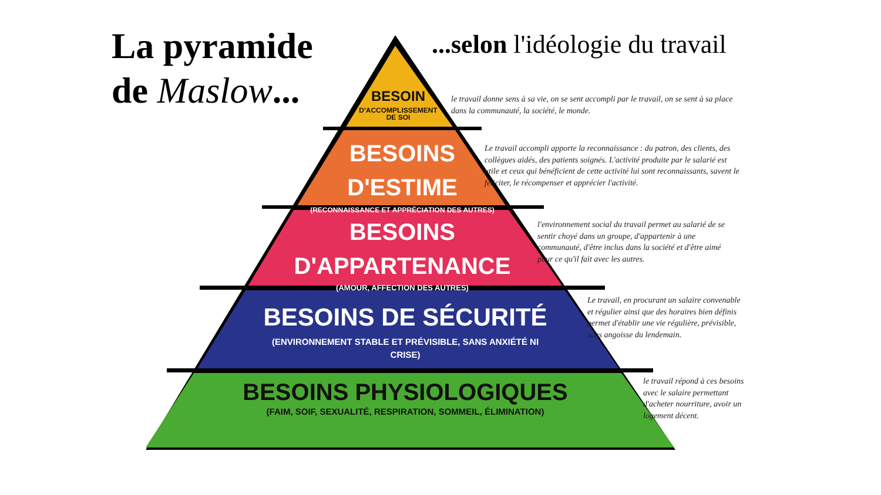La pyramide
de Maslow...
...selon l'idéologie du travail
BESOIN
D'ACCOMPLISSEMENT
DE SOI
BESOINS
D'ESTIME
(RECONNAISSANCE ET APPRÉCIATION DES AUTRES)
BESOINS
D'APPARTENANCE
(AMOUR, AFFECTION DES AUTRES)
BESOINS DE SÉCURITÉ
(ENVIRONNEMENT STABLE ET PRÉVISIBLE, SANS ANXIÉTÉ NI
CRISE)
BESOINS PHYSIOLOGIQUES
(FAIM, SOIF, SEXUALITÉ, RESPIRATION, SOMMEIL, ÉLIMINATION)
le travail donne sens à sa vie, on se sent accompli par le travail, on se sent à sa place dans la communauté, la société, le monde.
Le travail accompli apporte la reconnaissance : du patron, des clients, des collègues aidés, des patients soignés. L'activité produite par le salarié est utile et ceux qui bénéficient de cette activité lui sont reconnaissants, savent le féliciter, le récompenser et apprécier l'activité.
l'environnement social du travail permet au salarié de se sentir choyé dans un groupe, d'appartenir à une communauté, d'être inclus dans la société et d'être aimé pour ce qu'il fait avec les autres.
Le travail, en procurant un salaire convenable et régulier ainsi que des horaires bien définis permet d'établir une vie régulière, prévisible, sans angoisse du lendemain.
le travail répond à ces besoins avec le salaire permettant d'acheter nourriture, avoir un logement décent.